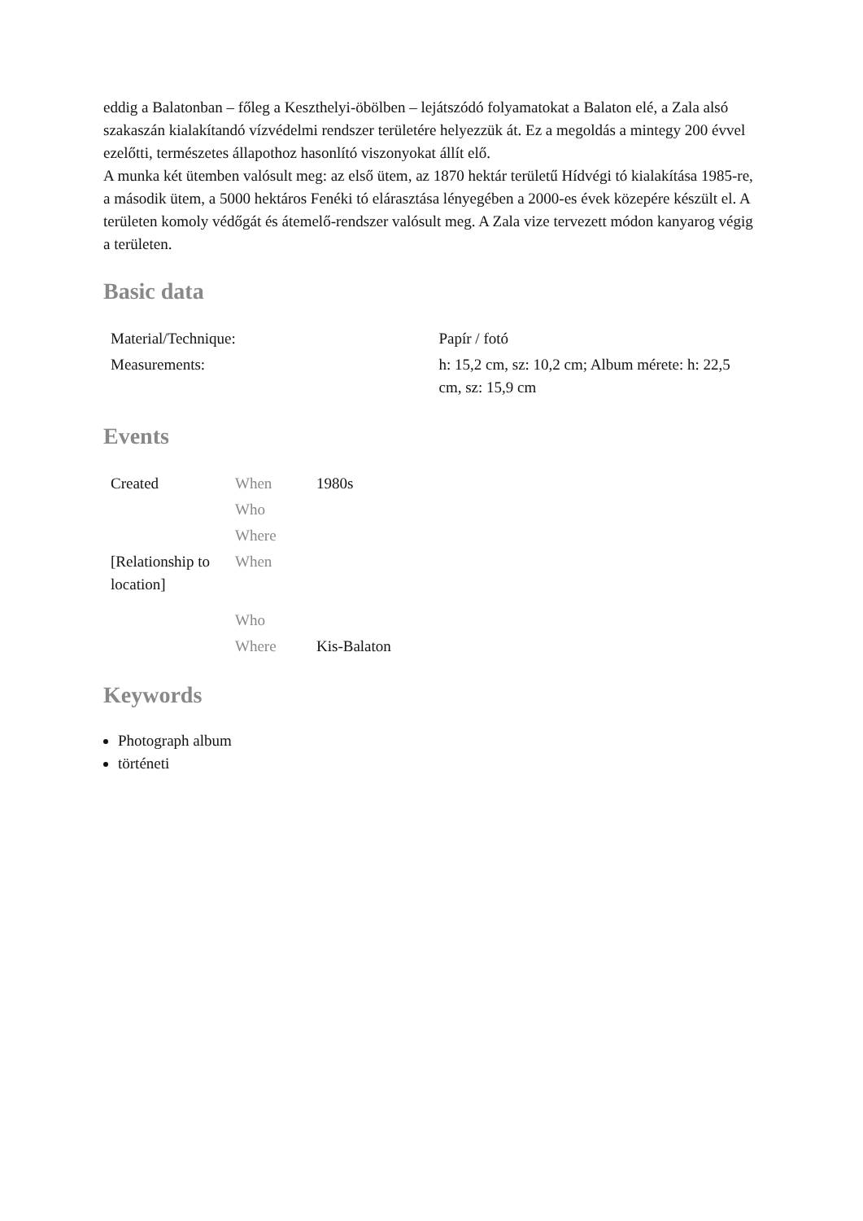eddig a Balatonban – főleg a Keszthelyi-öbölben – lejátszódó folyamatokat a Balaton elé, a Zala alsó szakaszán kialakítandó vízvédelmi rendszer területére helyezzük át. Ez a megoldás a mintegy 200 évvel ezelőtti, természetes állapothoz hasonlító viszonyokat állít elő.
A munka két ütemben valósult meg: az első ütem, az 1870 hektár területű Hídvégi tó kialakítása 1985-re, a második ütem, a 5000 hektáros Fenéki tó elárasztása lényegében a 2000-es évek közepére készült el. A területen komoly védőgát és átemelő-rendszer valósult meg. A Zala vize tervezett módon kanyarog végig a területen.
Basic data
| Material/Technique: | Papír / fotó |
| Measurements: | h: 15,2 cm, sz: 10,2 cm; Album mérete: h: 22,5 cm, sz: 15,9 cm |
Events
| Created | When | 1980s |
| | Who | |
| | Where | |
| [Relationship to location] | When | |
| | Who | |
| | Where | Kis-Balaton |
Keywords
Photograph album
történeti